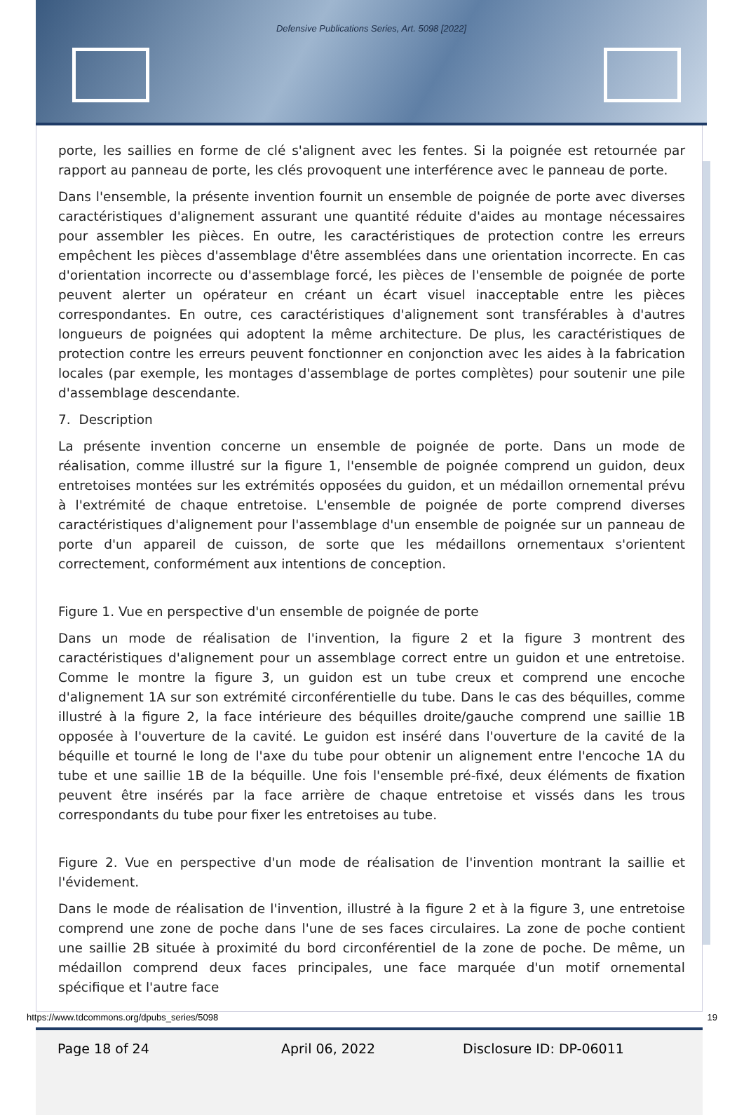Defensive Publications Series, Art. 5098 [2022]
porte, les saillies en forme de clé s'alignent avec les fentes. Si la poignée est retournée par rapport au panneau de porte, les clés provoquent une interférence avec le panneau de porte.
Dans l'ensemble, la présente invention fournit un ensemble de poignée de porte avec diverses caractéristiques d'alignement assurant une quantité réduite d'aides au montage nécessaires pour assembler les pièces. En outre, les caractéristiques de protection contre les erreurs empêchent les pièces d'assemblage d'être assemblées dans une orientation incorrecte. En cas d'orientation incorrecte ou d'assemblage forcé, les pièces de l'ensemble de poignée de porte peuvent alerter un opérateur en créant un écart visuel inacceptable entre les pièces correspondantes. En outre, ces caractéristiques d'alignement sont transférables à d'autres longueurs de poignées qui adoptent la même architecture. De plus, les caractéristiques de protection contre les erreurs peuvent fonctionner en conjonction avec les aides à la fabrication locales (par exemple, les montages d'assemblage de portes complètes) pour soutenir une pile d'assemblage descendante.
7. Description
La présente invention concerne un ensemble de poignée de porte. Dans un mode de réalisation, comme illustré sur la figure 1, l'ensemble de poignée comprend un guidon, deux entretoises montées sur les extrémités opposées du guidon, et un médaillon ornemental prévu à l'extrémité de chaque entretoise. L'ensemble de poignée de porte comprend diverses caractéristiques d'alignement pour l'assemblage d'un ensemble de poignée sur un panneau de porte d'un appareil de cuisson, de sorte que les médaillons ornementaux s'orientent correctement, conformément aux intentions de conception.
Figure 1. Vue en perspective d'un ensemble de poignée de porte
Dans un mode de réalisation de l'invention, la figure 2 et la figure 3 montrent des caractéristiques d'alignement pour un assemblage correct entre un guidon et une entretoise. Comme le montre la figure 3, un guidon est un tube creux et comprend une encoche d'alignement 1A sur son extrémité circonférentielle du tube. Dans le cas des béquilles, comme illustré à la figure 2, la face intérieure des béquilles droite/gauche comprend une saillie 1B opposée à l'ouverture de la cavité. Le guidon est inséré dans l'ouverture de la cavité de la béquille et tourné le long de l'axe du tube pour obtenir un alignement entre l'encoche 1A du tube et une saillie 1B de la béquille. Une fois l'ensemble pré-fixé, deux éléments de fixation peuvent être insérés par la face arrière de chaque entretoise et vissés dans les trous correspondants du tube pour fixer les entretoises au tube.
Figure 2. Vue en perspective d'un mode de réalisation de l'invention montrant la saillie et l'évidement.
Dans le mode de réalisation de l'invention, illustré à la figure 2 et à la figure 3, une entretoise comprend une zone de poche dans l'une de ses faces circulaires. La zone de poche contient une saillie 2B située à proximité du bord circonférentiel de la zone de poche. De même, un médaillon comprend deux faces principales, une face marquée d'un motif ornemental spécifique et l'autre face
Page 18 of 24 April 06, 2022 Disclosure ID: DP-06011
https://www.tdcommons.org/dpubs_series/5098 19